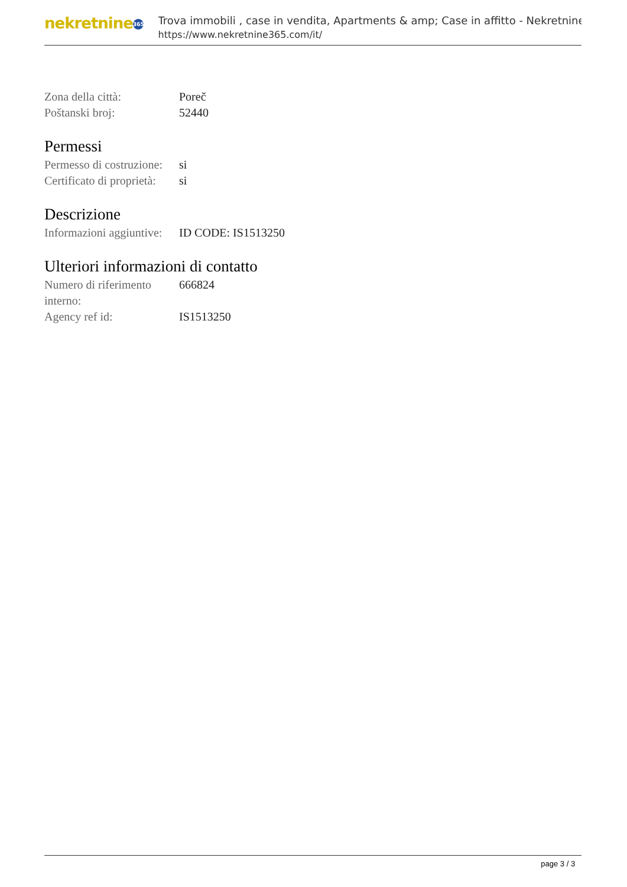nekretnine 365
Trova immobili , case in vendita, Apartments & amp; Case in affitto - Nekretnine
https://www.nekretnine365.com/it/
| Zona della città: | Poreč |
| Poštanski broj: | 52440 |
Permessi
| Permesso di costruzione: | si |
| Certificato di proprietà: | si |
Descrizione
| Informazioni aggiuntive: | ID CODE: IS1513250 |
Ulteriori informazioni di contatto
| Numero di riferimento interno: | 666824 |
| Agency ref id: | IS1513250 |
page 3 / 3